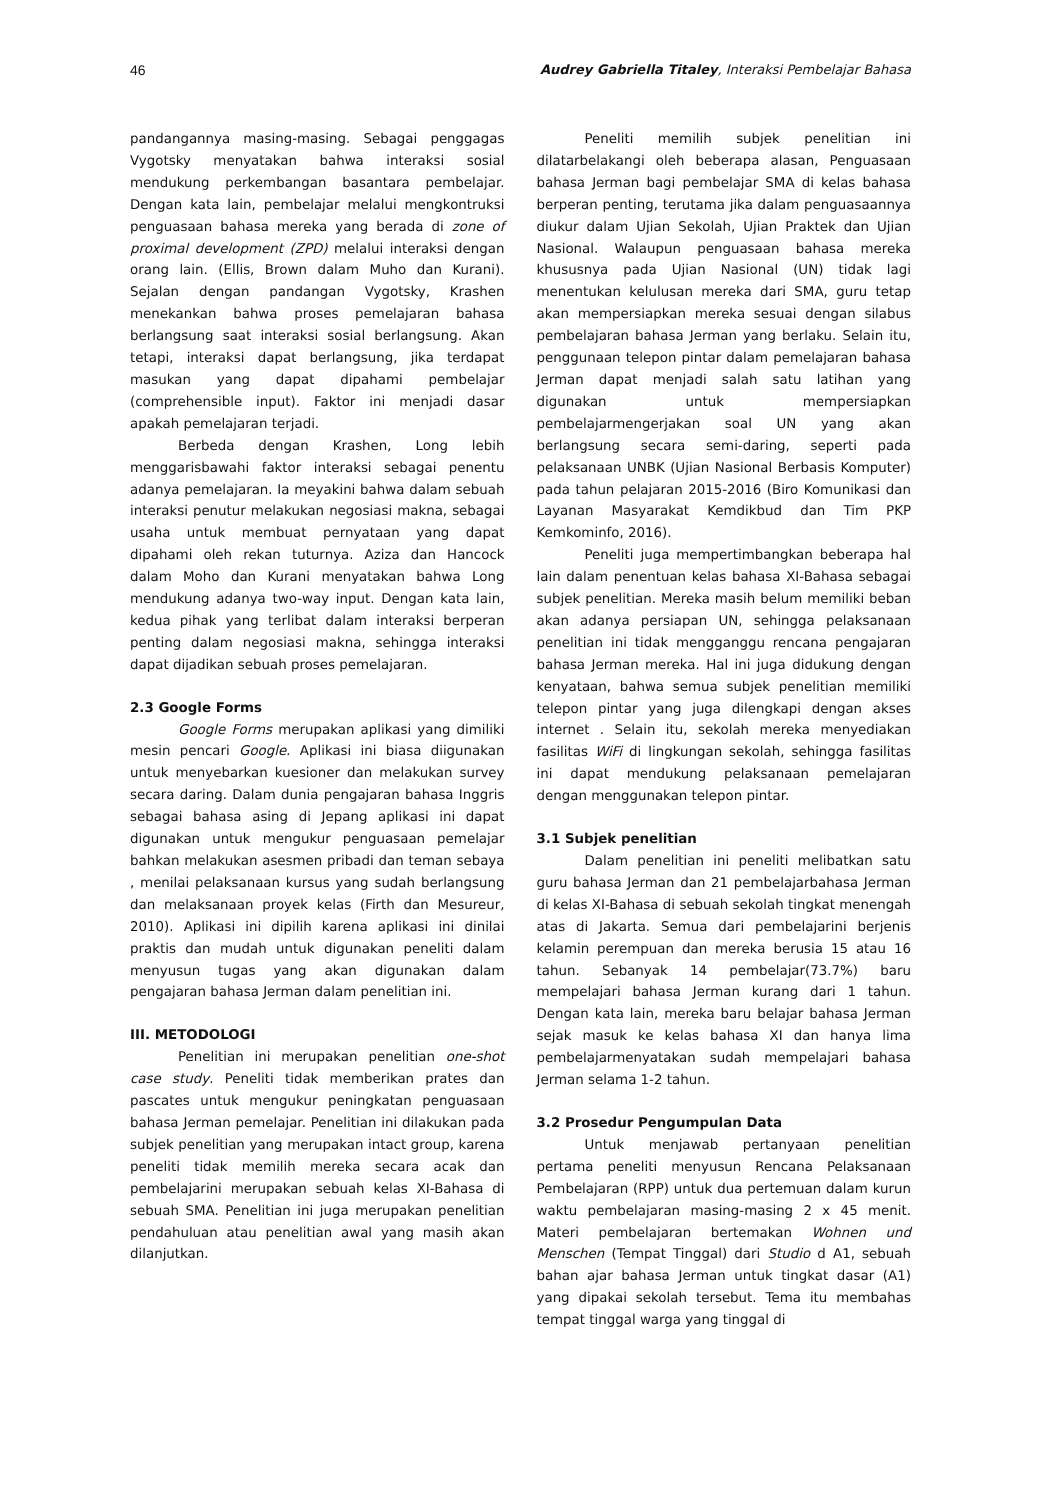46 Audrey Gabriella Titaley, Interaksi Pembelajar Bahasa
pandangannya masing-masing. Sebagai penggagas Vygotsky menyatakan bahwa interaksi sosial mendukung perkembangan basantara pembelajar. Dengan kata lain, pembelajar melalui mengkontruksi penguasaan bahasa mereka yang berada di zone of proximal development (ZPD) melalui interaksi dengan orang lain. (Ellis, Brown dalam Muho dan Kurani). Sejalan dengan pandangan Vygotsky, Krashen menekankan bahwa proses pemelajaran bahasa berlangsung saat interaksi sosial berlangsung. Akan tetapi, interaksi dapat berlangsung, jika terdapat masukan yang dapat dipahami pembelajar (comprehensible input). Faktor ini menjadi dasar apakah pemelajaran terjadi.
Berbeda dengan Krashen, Long lebih menggarisbawahi faktor interaksi sebagai penentu adanya pemelajaran. Ia meyakini bahwa dalam sebuah interaksi penutur melakukan negosiasi makna, sebagai usaha untuk membuat pernyataan yang dapat dipahami oleh rekan tuturnya. Aziza dan Hancock dalam Moho dan Kurani menyatakan bahwa Long mendukung adanya two-way input. Dengan kata lain, kedua pihak yang terlibat dalam interaksi berperan penting dalam negosiasi makna, sehingga interaksi dapat dijadikan sebuah proses pemelajaran.
2.3 Google Forms
Google Forms merupakan aplikasi yang dimiliki mesin pencari Google. Aplikasi ini biasa diigunakan untuk menyebarkan kuesioner dan melakukan survey secara daring. Dalam dunia pengajaran bahasa Inggris sebagai bahasa asing di Jepang aplikasi ini dapat digunakan untuk mengukur penguasaan pemelajar bahkan melakukan asesmen pribadi dan teman sebaya , menilai pelaksanaan kursus yang sudah berlangsung dan melaksanaan proyek kelas (Firth dan Mesureur, 2010). Aplikasi ini dipilih karena aplikasi ini dinilai praktis dan mudah untuk digunakan peneliti dalam menyusun tugas yang akan digunakan dalam pengajaran bahasa Jerman dalam penelitian ini.
III. METODOLOGI
Penelitian ini merupakan penelitian one-shot case study. Peneliti tidak memberikan prates dan pascates untuk mengukur peningkatan penguasaan bahasa Jerman pemelajar. Penelitian ini dilakukan pada subjek penelitian yang merupakan intact group, karena peneliti tidak memilih mereka secara acak dan pembelajarini merupakan sebuah kelas XI-Bahasa di sebuah SMA. Penelitian ini juga merupakan penelitian pendahuluan atau penelitian awal yang masih akan dilanjutkan.
Peneliti memilih subjek penelitian ini dilatarbelakangi oleh beberapa alasan, Penguasaan bahasa Jerman bagi pembelajar SMA di kelas bahasa berperan penting, terutama jika dalam penguasaannya diukur dalam Ujian Sekolah, Ujian Praktek dan Ujian Nasional. Walaupun penguasaan bahasa mereka khususnya pada Ujian Nasional (UN) tidak lagi menentukan kelulusan mereka dari SMA, guru tetap akan mempersiapkan mereka sesuai dengan silabus pembelajaran bahasa Jerman yang berlaku. Selain itu, penggunaan telepon pintar dalam pemelajaran bahasa Jerman dapat menjadi salah satu latihan yang digunakan untuk mempersiapkan pembelajarmengerjakan soal UN yang akan berlangsung secara semi-daring, seperti pada pelaksanaan UNBK (Ujian Nasional Berbasis Komputer) pada tahun pelajaran 2015-2016 (Biro Komunikasi dan Layanan Masyarakat Kemdikbud dan Tim PKP Kemkominfo, 2016).
Peneliti juga mempertimbangkan beberapa hal lain dalam penentuan kelas bahasa XI-Bahasa sebagai subjek penelitian. Mereka masih belum memiliki beban akan adanya persiapan UN, sehingga pelaksanaan penelitian ini tidak mengganggu rencana pengajaran bahasa Jerman mereka. Hal ini juga didukung dengan kenyataan, bahwa semua subjek penelitian memiliki telepon pintar yang juga dilengkapi dengan akses internet . Selain itu, sekolah mereka menyediakan fasilitas WiFi di lingkungan sekolah, sehingga fasilitas ini dapat mendukung pelaksanaan pemelajaran dengan menggunakan telepon pintar.
3.1 Subjek penelitian
Dalam penelitian ini peneliti melibatkan satu guru bahasa Jerman dan 21 pembelajarbahasa Jerman di kelas XI-Bahasa di sebuah sekolah tingkat menengah atas di Jakarta. Semua dari pembelajarini berjenis kelamin perempuan dan mereka berusia 15 atau 16 tahun. Sebanyak 14 pembelajar(73.7%) baru mempelajari bahasa Jerman kurang dari 1 tahun. Dengan kata lain, mereka baru belajar bahasa Jerman sejak masuk ke kelas bahasa XI dan hanya lima pembelajarmenyatakan sudah mempelajari bahasa Jerman selama 1-2 tahun.
3.2 Prosedur Pengumpulan Data
Untuk menjawab pertanyaan penelitian pertama peneliti menyusun Rencana Pelaksanaan Pembelajaran (RPP) untuk dua pertemuan dalam kurun waktu pembelajaran masing-masing 2 x 45 menit. Materi pembelajaran bertemakan Wohnen und Menschen (Tempat Tinggal) dari Studio d A1, sebuah bahan ajar bahasa Jerman untuk tingkat dasar (A1) yang dipakai sekolah tersebut. Tema itu membahas tempat tinggal warga yang tinggal di